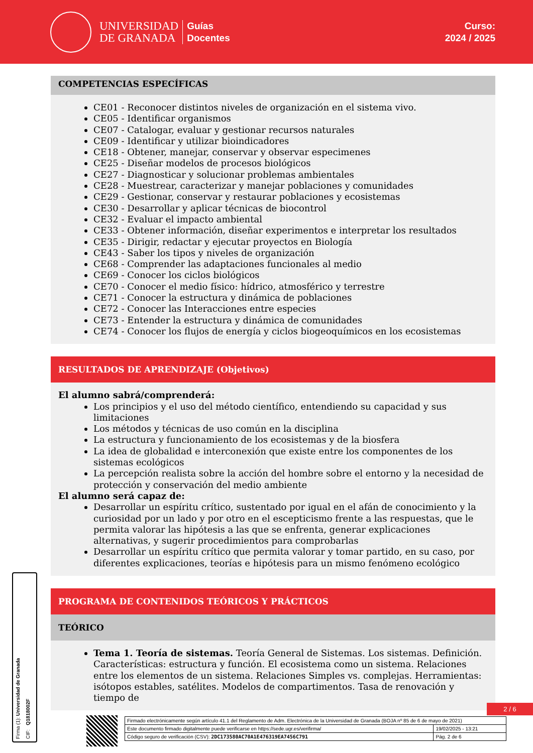UNIVERSIDAD
DE GRANADA
Guías
Docentes
Curso:
2024 / 2025
COMPETENCIAS ESPECÍFICAS
CE01 - Reconocer distintos niveles de organización en el sistema vivo.
CE05 - Identificar organismos
CE07 - Catalogar, evaluar y gestionar recursos naturales
CE09 - Identificar y utilizar bioindicadores
CE18 - Obtener, manejar, conservar y observar especimenes
CE25 - Diseñar modelos de procesos biológicos
CE27 - Diagnosticar y solucionar problemas ambientales
CE28 - Muestrear, caracterizar y manejar poblaciones y comunidades
CE29 - Gestionar, conservar y restaurar poblaciones y ecosistemas
CE30 - Desarrollar y aplicar técnicas de biocontrol
CE32 - Evaluar el impacto ambiental
CE33 - Obtener información, diseñar experimentos e interpretar los resultados
CE35 - Dirigir, redactar y ejecutar proyectos en Biología
CE43 - Saber los tipos y niveles de organización
CE68 - Comprender las adaptaciones funcionales al medio
CE69 - Conocer los ciclos biológicos
CE70 - Conocer el medio físico: hídrico, atmosférico y terrestre
CE71 - Conocer la estructura y dinámica de poblaciones
CE72 - Conocer las Interacciones entre especies
CE73 - Entender la estructura y dinámica de comunidades
CE74 - Conocer los flujos de energía y ciclos biogeoquímicos en los ecosistemas
RESULTADOS DE APRENDIZAJE (Objetivos)
El alumno sabrá/comprenderá:
Los principios y el uso del método científico, entendiendo su capacidad y sus limitaciones
Los métodos y técnicas de uso común en la disciplina
La estructura y funcionamiento de los ecosistemas y de la biosfera
La idea de globalidad e interconexión que existe entre los componentes de los sistemas ecológicos
La percepción realista sobre la acción del hombre sobre el entorno y la necesidad de protección y conservación del medio ambiente
El alumno será capaz de:
Desarrollar un espíritu crítico, sustentado por igual en el afán de conocimiento y la curiosidad por un lado y por otro en el escepticismo frente a las respuestas, que le permita valorar las hipótesis a las que se enfrenta, generar explicaciones alternativas, y sugerir procedimientos para comprobarlas
Desarrollar un espíritu crítico que permita valorar y tomar partido, en su caso, por diferentes explicaciones, teorías e hipótesis para un mismo fenómeno ecológico
PROGRAMA DE CONTENIDOS TEÓRICOS Y PRÁCTICOS
TEÓRICO
Tema 1. Teoría de sistemas. Teoría General de Sistemas. Los sistemas. Definición. Características: estructura y función. El ecosistema como un sistema. Relaciones entre los elementos de un sistema. Relaciones Simples vs. complejas. Herramientas: isótopos estables, satélites. Modelos de compartimentos. Tasa de renovación y tiempo de
Firma (1): Universidad de Granada CIF: Q1818002F
2 / 6
| Firmado electrónicamente según artículo 41.1 del Reglamento de Adm. Electrónica de la Universidad de Granada (BOJA nº 85 de 6 de mayo de 2021) | |
| Este documento firmado digitalmente puede verificarse en https://sede.ugr.es/verifirma/ | 19/02/2025 - 13:21 |
| Código seguro de verificación (CSV): 2DC173580AC70A1E476319EA7456C791 | Pág. 2 de 6 |